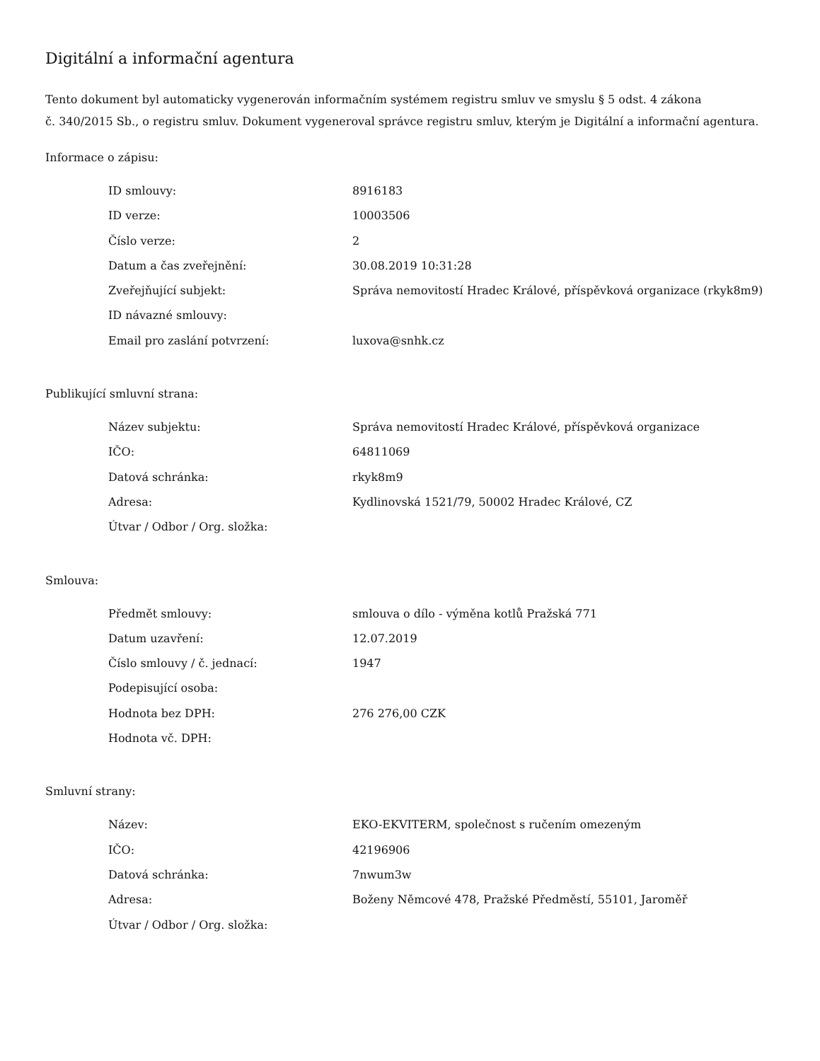Digitální a informační agentura
Tento dokument byl automaticky vygenerován informačním systémem registru smluv ve smyslu § 5 odst. 4 zákona
č. 340/2015 Sb., o registru smluv. Dokument vygeneroval správce registru smluv, kterým je Digitální a informační agentura.
Informace o zápisu:
| ID smlouvy: | 8916183 |
| ID verze: | 10003506 |
| Číslo verze: | 2 |
| Datum a čas zveřejnění: | 30.08.2019 10:31:28 |
| Zveřejňující subjekt: | Správa nemovitostí Hradec Králové, příspěvková organizace (rkyk8m9) |
| ID návazné smlouvy: | |
| Email pro zaslání potvrzení: | luxova@snhk.cz |
Publikující smluvní strana:
| Název subjektu: | Správa nemovitostí Hradec Králové, příspěvková organizace |
| IČO: | 64811069 |
| Datová schránka: | rkyk8m9 |
| Adresa: | Kydlinovská 1521/79, 50002 Hradec Králové, CZ |
| Útvar / Odbor / Org. složka: | |
Smlouva:
| Předmět smlouvy: | smlouva o dílo - výměna kotlů Pražská 771 |
| Datum uzavření: | 12.07.2019 |
| Číslo smlouvy / č. jednací: | 1947 |
| Podepisující osoba: | |
| Hodnota bez DPH: | 276 276,00 CZK |
| Hodnota vč. DPH: | |
Smluvní strany:
| Název: | EKO-EKVITERM, společnost s ručením omezeným |
| IČO: | 42196906 |
| Datová schránka: | 7nwum3w |
| Adresa: | Boženy Němcové 478, Pražské Předměstí, 55101, Jaroměř |
| Útvar / Odbor / Org. složka: | |